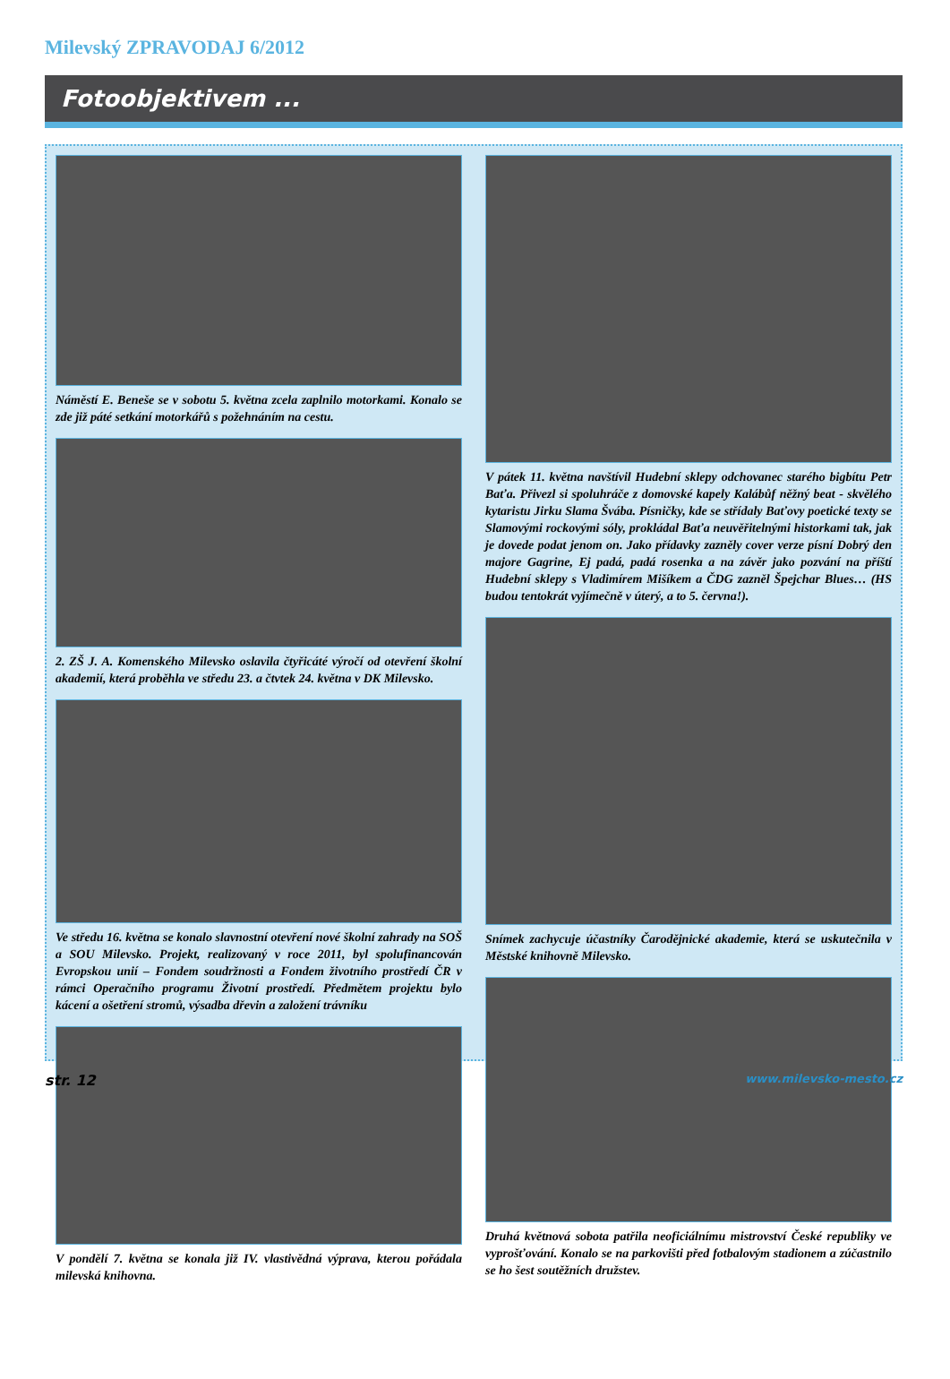Milevský ZPRAVODAJ 6/2012
Fotoobjektivem ...
Náměstí E. Beneše se v sobotu 5. května zcela zaplnilo motorkami. Konalo se zde již páté setkání motorkářů s požehnáním na cestu.
2. ZŠ J. A. Komenského Milevsko oslavila čtyřicáté výročí od otevření školní akademií, která proběhla ve středu 23. a čtvtek 24. května v DK Milevsko.
Ve středu 16. května se konalo slavnostní otevření nové školní zahrady na SOŠ a SOU Milevsko. Projekt, realizovaný v roce 2011, byl spolufinancován Evropskou unií – Fondem soudržnosti a Fondem životního prostředí ČR v rámci Operačního programu Životní prostředí. Předmětem projektu bylo kácení a ošetření stromů, výsadba dřevin a založení trávníku
V pondělí 7. května se konala již IV. vlastivědná výprava, kterou pořádala milevská knihovna.
V pátek 11. května navštívil Hudební sklepy odchovanec starého bigbítu Petr Baťa. Přivezl si spoluhráče z domovské kapely Kalábůf něžný beat - skvělého kytaristu Jirku Slama Švába. Písničky, kde se střídaly Baťovy poetické texty se Slamovými rockovými sóly, prokládal Baťa neuvěřitelnými historkami tak, jak je dovede podat jenom on. Jako přídavky zazněly cover verze písní Dobrý den majore Gagrine, Ej padá, padá rosenka a na závěr jako pozvání na příští Hudební sklepy s Vladimírem Mišíkem a ČDG zazněl Špejchar Blues… (HS budou tentokrát vyjímečně v úterý, a to 5. června!).
Snímek zachycuje účastníky Čarodějnické akademie, která se uskutečnila v Městské knihovně Milevsko.
Druhá květnová sobota patřila neoficiálnímu mistrovství České republiky ve vyprošťování. Konalo se na parkovišti před fotbalovým stadionem a zúčastnilo se ho šest soutěžních družstev.
str. 12 www.milevsko-mesto.cz